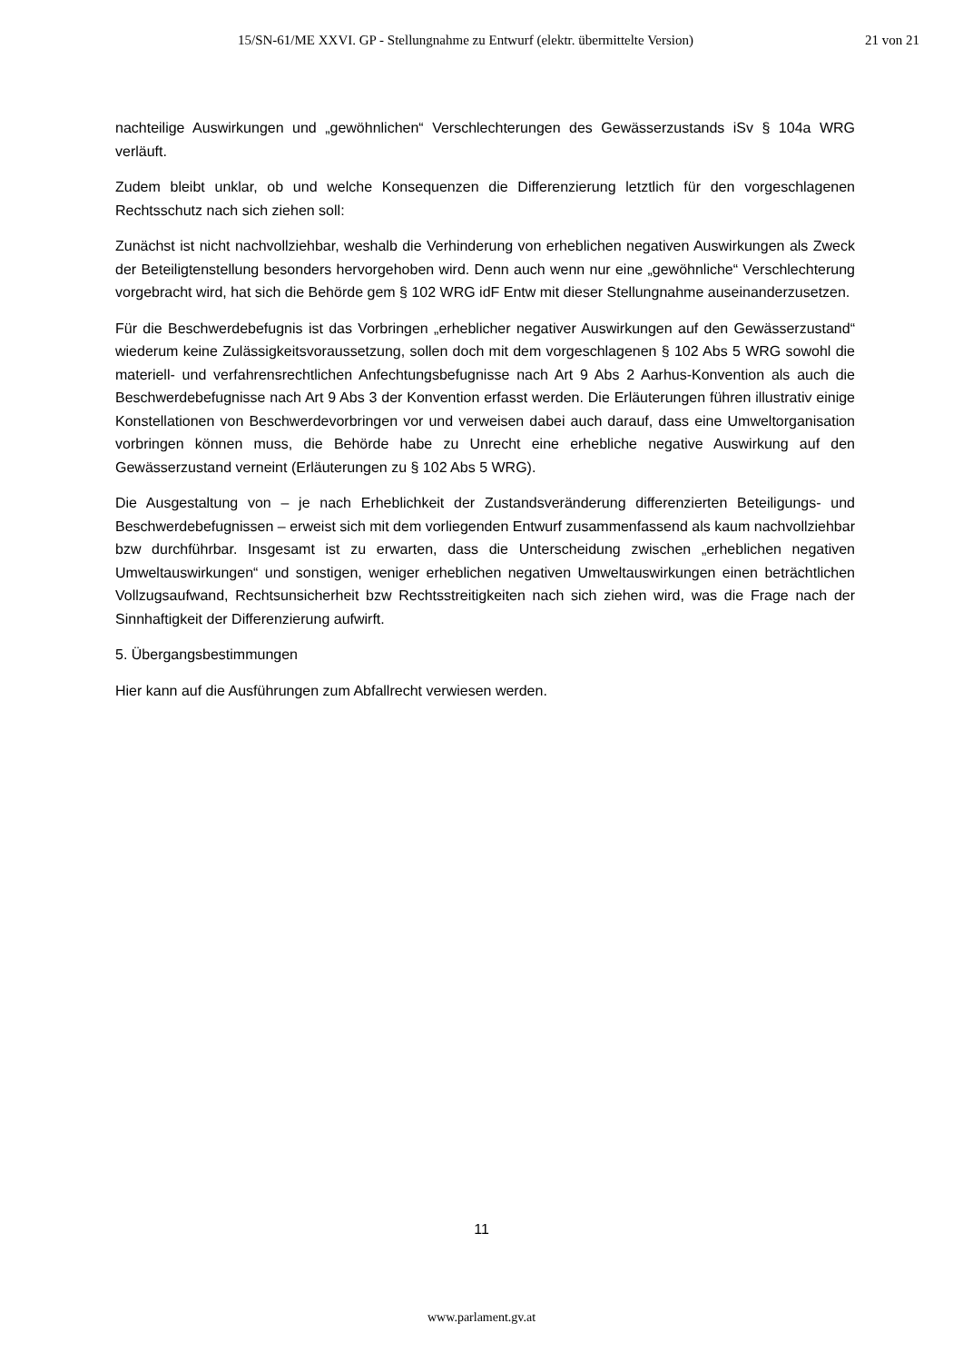15/SN-61/ME XXVI. GP - Stellungnahme zu Entwurf (elektr. übermittelte Version) 21 von 21
nachteilige Auswirkungen und „gewöhnlichen“ Verschlechterungen des Gewässerzustands iSv § 104a WRG verläuft.
Zudem bleibt unklar, ob und welche Konsequenzen die Differenzierung letztlich für den vorgeschlagenen Rechtsschutz nach sich ziehen soll:
Zunächst ist nicht nachvollziehbar, weshalb die Verhinderung von erheblichen negativen Auswirkungen als Zweck der Beteiligtenstellung besonders hervorgehoben wird. Denn auch wenn nur eine „gewöhnliche“ Verschlechterung vorgebracht wird, hat sich die Behörde gem § 102 WRG idF Entw mit dieser Stellungnahme auseinanderzusetzen.
Für die Beschwerdebefugnis ist das Vorbringen „erheblicher negativer Auswirkungen auf den Gewässerzustand“ wiederum keine Zulässigkeitsvoraussetzung, sollen doch mit dem vorgeschlagenen § 102 Abs 5 WRG sowohl die materiell- und verfahrensrechtlichen Anfechtungsbefugnisse nach Art 9 Abs 2 Aarhus-Konvention als auch die Beschwerdebefugnisse nach Art 9 Abs 3 der Konvention erfasst werden. Die Erläuterungen führen illustrativ einige Konstellationen von Beschwerdevorbringen vor und verweisen dabei auch darauf, dass eine Umweltorganisation vorbringen können muss, die Behörde habe zu Unrecht eine erhebliche negative Auswirkung auf den Gewässerzustand verneint (Erläuterungen zu § 102 Abs 5 WRG).
Die Ausgestaltung von – je nach Erheblichkeit der Zustandsveränderung differenzierten Beteiligungs- und Beschwerdebefugnissen – erweist sich mit dem vorliegenden Entwurf zusammenfassend als kaum nachvollziehbar bzw durchführbar. Insgesamt ist zu erwarten, dass die Unterscheidung zwischen „erheblichen negativen Umweltauswirkungen“ und sonstigen, weniger erheblichen negativen Umweltauswirkungen einen beträchtlichen Vollzugsaufwand, Rechtsunsicherheit bzw Rechtsstreitigkeiten nach sich ziehen wird, was die Frage nach der Sinnhaftigkeit der Differenzierung aufwirft.
5. Übergangsbestimmungen
Hier kann auf die Ausführungen zum Abfallrecht verwiesen werden.
11
www.parlament.gv.at